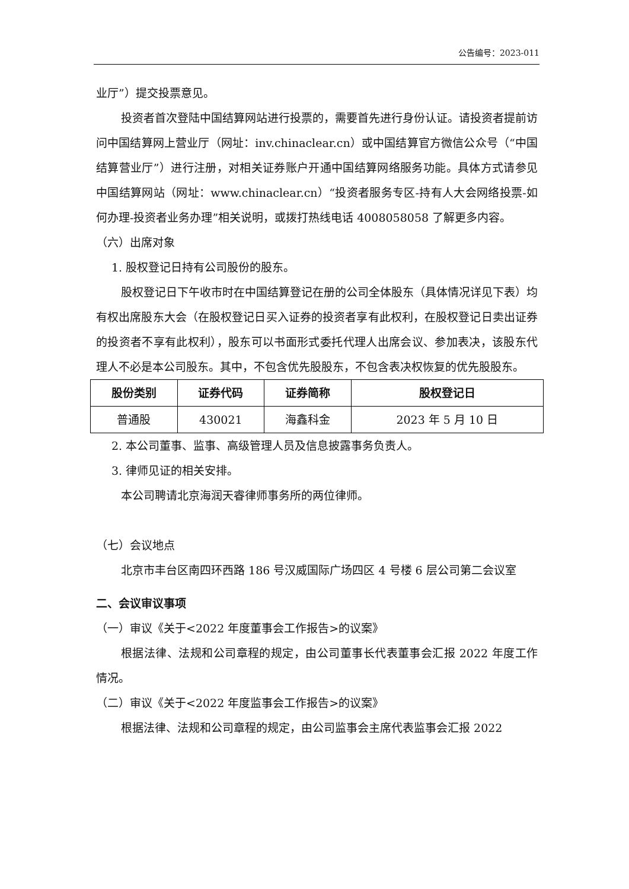公告编号：2023-011
业厅”）提交投票意见。
投资者首次登陆中国结算网站进行投票的，需要首先进行身份认证。请投资者提前访问中国结算网上营业厅（网址：inv.chinaclear.cn）或中国结算官方微信公众号（“中国结算营业厅”）进行注册，对相关证券账户开通中国结算网络服务功能。具体方式请参见中国结算网站（网址：www.chinaclear.cn）“投资者服务专区-持有人大会网络投票-如何办理-投资者业务办理”相关说明，或拨打热线电话 4008058058 了解更多内容。
（六）出席对象
1. 股权登记日持有公司股份的股东。
股权登记日下午收市时在中国结算登记在册的公司全体股东（具体情况详见下表）均有权出席股东大会（在股权登记日买入证券的投资者享有此权利，在股权登记日卖出证券的投资者不享有此权利），股东可以书面形式委托代理人出席会议、参加表决，该股东代理人不必是本公司股东。其中，不包含优先股股东，不包含表决权恢复的优先股股东。
| 股份类别 | 证券代码 | 证券简称 | 股权登记日 |
| --- | --- | --- | --- |
| 普通股 | 430021 | 海鑫科金 | 2023 年 5 月 10 日 |
2. 本公司董事、监事、高级管理人员及信息披露事务负责人。
3. 律师见证的相关安排。
本公司聘请北京海润天睿律师事务所的两位律师。
（七）会议地点
北京市丰台区南四环西路 186 号汉威国际广场四区 4 号楼 6 层公司第二会议室
二、会议审议事项
（一）审议《关于<2022 年度董事会工作报告>的议案》
根据法律、法规和公司章程的规定，由公司董事长代表董事会汇报 2022 年度工作情况。
（二）审议《关于<2022 年度监事会工作报告>的议案》
根据法律、法规和公司章程的规定，由公司监事会主席代表监事会汇报 2022